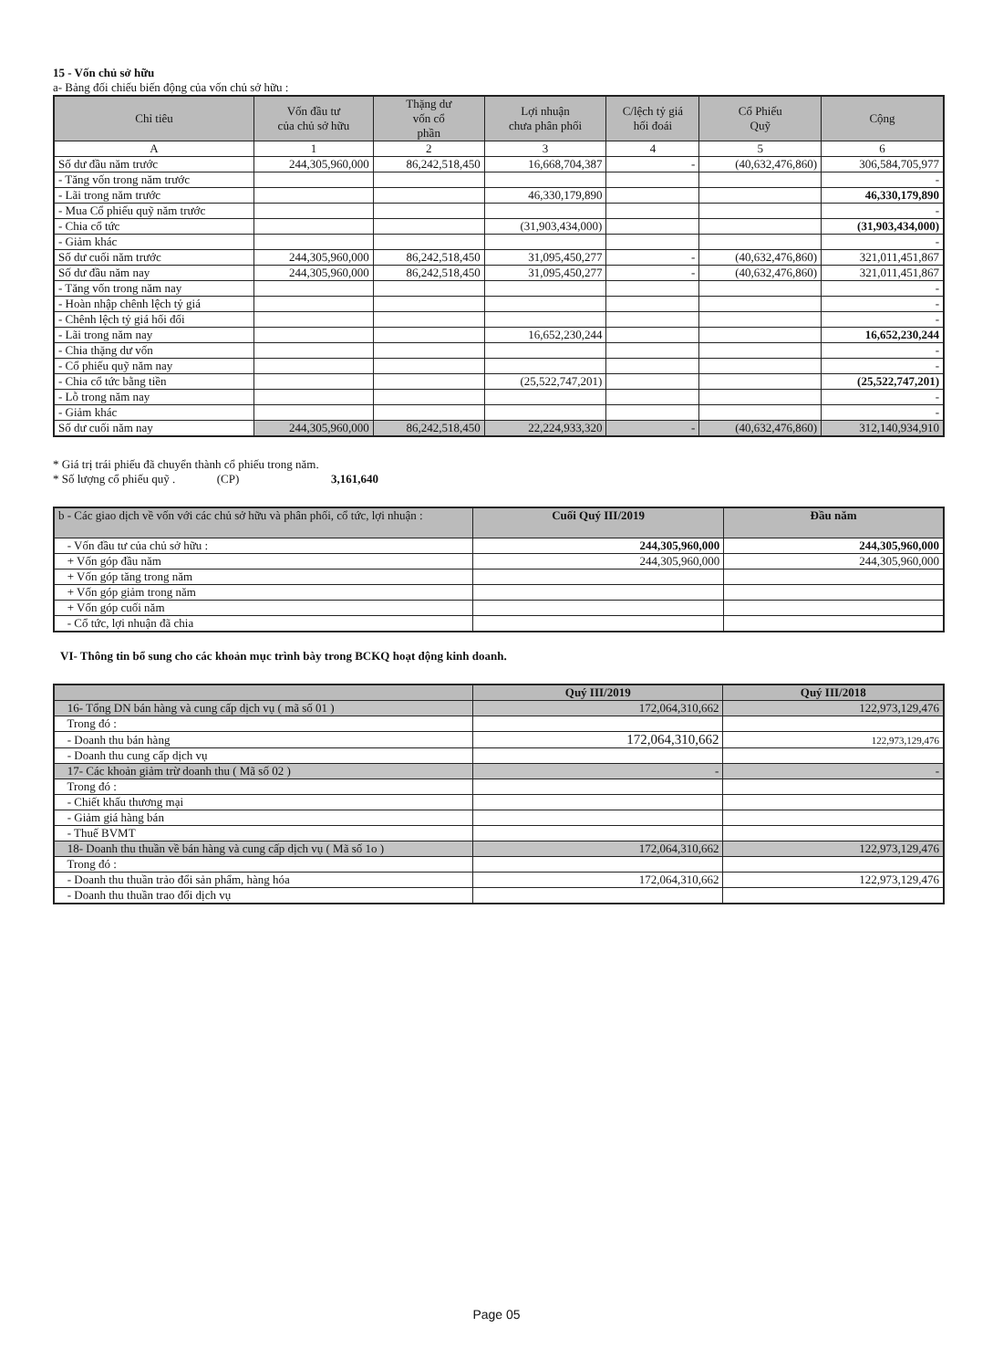15 - Vốn chủ sở hữu
a- Bảng đối chiếu biến động của vốn chủ sở hữu :
| Chỉ tiêu | Vốn đầu tư của chủ sở hữu | Thặng dư vốn cổ phần | Lợi nhuận chưa phân phối | C/lệch tỷ giá hối đoái | Cổ Phiếu Quỹ | Cộng |
| --- | --- | --- | --- | --- | --- | --- |
| A | 1 | 2 | 3 | 4 | 5 | 6 |
| Số dư đầu năm trước | 244,305,960,000 | 86,242,518,450 | 16,668,704,387 | - | (40,632,476,860) | 306,584,705,977 |
| - Tăng vốn trong năm trước | | | | | | - |
| - Lãi trong năm trước | | | 46,330,179,890 | | | 46,330,179,890 |
| - Mua Cổ phiếu quỹ năm trước | | | | | | - |
| - Chia cổ tức | | | (31,903,434,000) | | | (31,903,434,000) |
| - Giảm khác | | | | | | - |
| Số dư cuối năm trước | 244,305,960,000 | 86,242,518,450 | 31,095,450,277 | - | (40,632,476,860) | 321,011,451,867 |
| Số dư đầu năm nay | 244,305,960,000 | 86,242,518,450 | 31,095,450,277 | - | (40,632,476,860) | 321,011,451,867 |
| - Tăng vốn trong năm nay | | | | | | - |
| - Hoàn nhập chênh lệch tỷ giá | | | | | | - |
| - Chênh lệch tỷ giá hối đối | | | | | | - |
| - Lãi trong năm nay | | | 16,652,230,244 | | | 16,652,230,244 |
| - Chia thặng dư vốn | | | | | | - |
| - Cổ phiếu quỹ năm nay | | | | | | - |
| - Chia cổ tức bằng tiền | | | (25,522,747,201) | | | (25,522,747,201) |
| - Lỗ trong năm nay | | | | | | - |
| - Giảm khác | | | | | | - |
| Số dư cuối năm nay | 244,305,960,000 | 86,242,518,450 | 22,224,933,320 | - | (40,632,476,860) | 312,140,934,910 |
* Giá trị trái phiếu đã chuyển thành cổ phiếu trong năm.
* Số lượng cổ phiếu quỹ . (CP) 3,161,640
| b - Các giao dịch về vốn với các chủ sở hữu và phân phối, cổ tức, lợi nhuận : | Cuối Quý III/2019 | Đầu năm |
| --- | --- | --- |
| - Vốn đầu tư của chủ sở hữu : | 244,305,960,000 | 244,305,960,000 |
| + Vốn góp đầu năm | 244,305,960,000 | 244,305,960,000 |
| + Vốn góp tăng trong năm | | |
| + Vốn góp giảm trong năm | | |
| + Vốn góp cuối năm | | |
| - Cổ tức, lợi nhuận đã chia | | |
VI- Thông tin bổ sung cho các khoản mục trình bày trong BCKQ hoạt động kinh doanh.
| | Quý III/2019 | Quý III/2018 |
| --- | --- | --- |
| 16- Tổng DN bán hàng và cung cấp dịch vụ ( mã số 01 ) | 172,064,310,662 | 122,973,129,476 |
| Trong đó : | | |
| - Doanh thu bán hàng | 172,064,310,662 | 122,973,129,476 |
| - Doanh thu cung cấp dịch vụ | | |
| 17- Các khoản giảm trừ doanh thu ( Mã số 02 ) | - | - |
| Trong đó : | | |
| - Chiết khấu thương mại | | |
| - Giảm giá hàng bán | | |
| - Thuế BVMT | | |
| 18- Doanh thu thuần về bán hàng và cung cấp dịch vụ ( Mã số 1o ) | 172,064,310,662 | 122,973,129,476 |
| Trong đó : | | |
| - Doanh thu thuần trảo đổi sản phẩm, hàng hóa | 172,064,310,662 | 122,973,129,476 |
| - Doanh thu thuần trao đổi dịch vụ | | |
Page 05